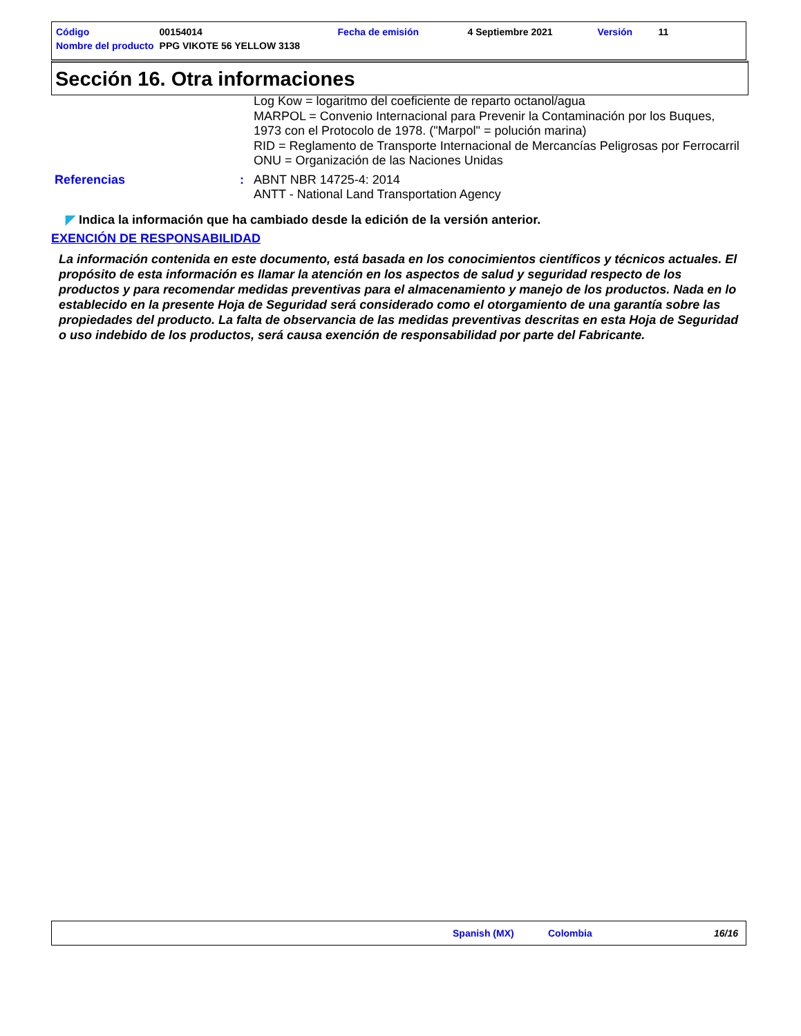| Código | 00154014 | Fecha de emisión | 4 Septiembre 2021 | Versión | 11 |
| Nombre del producto | PPG VIKOTE 56 YELLOW 3138 | | | | |
Sección 16. Otra informaciones
Log Kow = logaritmo del coeficiente de reparto octanol/agua
MARPOL = Convenio Internacional para Prevenir la Contaminación por los Buques, 1973 con el Protocolo de 1978. ("Marpol" = polución marina)
RID = Reglamento de Transporte Internacional de Mercancías Peligrosas por Ferrocarril
ONU = Organización de las Naciones Unidas
Referencias :
ABNT NBR 14725-4: 2014
ANTT - National Land Transportation Agency
◤ Indica la información que ha cambiado desde la edición de la versión anterior.
EXENCIÓN DE RESPONSABILIDAD
La información contenida en este documento, está basada en los conocimientos científicos y técnicos actuales. El propósito de esta información es llamar la atención en los aspectos de salud y seguridad respecto de los productos y para recomendar medidas preventivas para el almacenamiento y manejo de los productos. Nada en lo establecido en la presente Hoja de Seguridad será considerado como el otorgamiento de una garantía sobre las propiedades del producto. La falta de observancia de las medidas preventivas descritas en esta Hoja de Seguridad o uso indebido de los productos, será causa exención de responsabilidad por parte del Fabricante.
Spanish (MX) Colombia 16/16